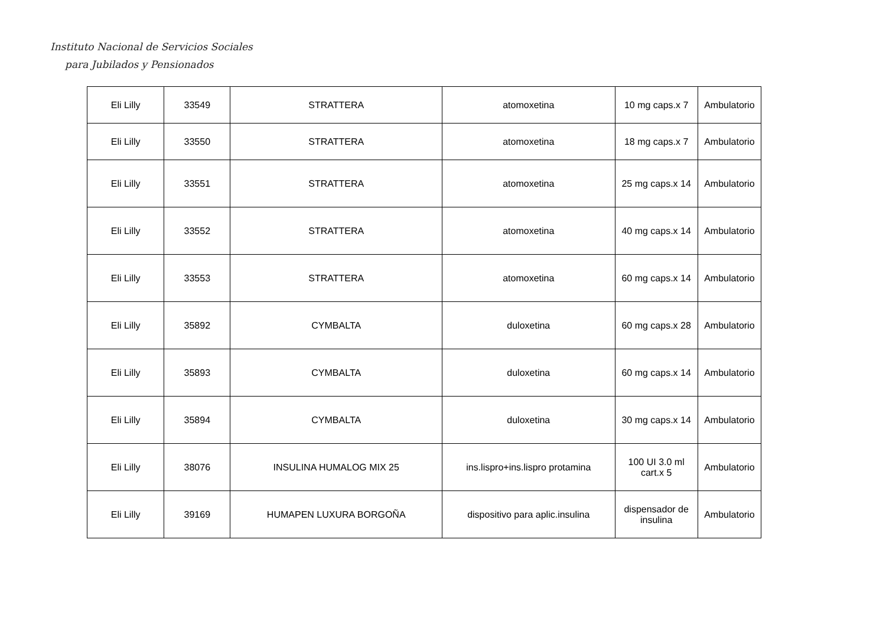Instituto Nacional de Servicios Sociales
para Jubilados y Pensionados
| Eli Lilly | 33549 | STRATTERA | atomoxetina | 10 mg caps.x 7 | Ambulatorio |
| Eli Lilly | 33550 | STRATTERA | atomoxetina | 18 mg caps.x 7 | Ambulatorio |
| Eli Lilly | 33551 | STRATTERA | atomoxetina | 25 mg caps.x 14 | Ambulatorio |
| Eli Lilly | 33552 | STRATTERA | atomoxetina | 40 mg caps.x 14 | Ambulatorio |
| Eli Lilly | 33553 | STRATTERA | atomoxetina | 60 mg caps.x 14 | Ambulatorio |
| Eli Lilly | 35892 | CYMBALTA | duloxetina | 60 mg caps.x 28 | Ambulatorio |
| Eli Lilly | 35893 | CYMBALTA | duloxetina | 60 mg caps.x 14 | Ambulatorio |
| Eli Lilly | 35894 | CYMBALTA | duloxetina | 30 mg caps.x 14 | Ambulatorio |
| Eli Lilly | 38076 | INSULINA HUMALOG MIX 25 | ins.lispro+ins.lispro protamina | 100 UI 3.0 ml cart.x 5 | Ambulatorio |
| Eli Lilly | 39169 | HUMAPEN LUXURA BORGOÑA | dispositivo para aplic.insulina | dispensador de insulina | Ambulatorio |